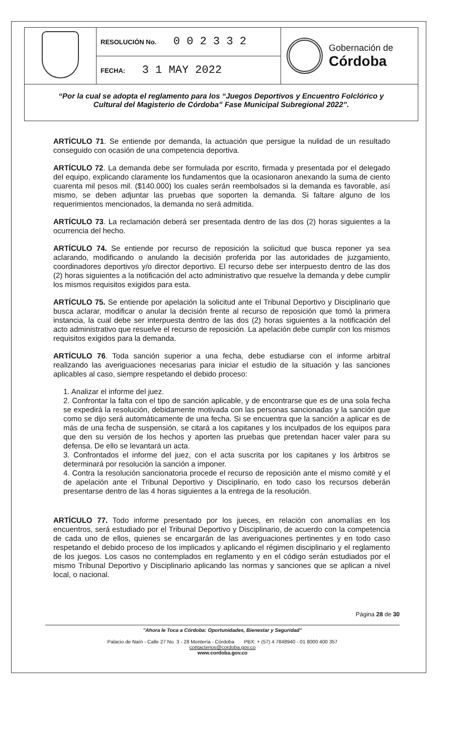| | RESOLUCIÓN No. 0 0 2 3 3 2 | Gobernación de Córdoba |
| | FECHA: 3 1 MAY 2022 | |
“Por la cual se adopta el reglamento para los “Juegos Deportivos y Encuentro Folclórico y Cultural del Magisterio de Córdoba” Fase Municipal Subregional 2022”.
ARTÍCULO 71. Se entiende por demanda, la actuación que persigue la nulidad de un resultado conseguido con ocasión de una competencia deportiva.
ARTÍCULO 72. La demanda debe ser formulada por escrito, firmada y presentada por el delegado del equipo, explicando claramente los fundamentos que la ocasionaron anexando la suma de ciento cuarenta mil pesos mil. ($140.000) los cuales serán reembolsados si la demanda es favorable, así mismo, se deben adjuntar las pruebas que soporten la demanda. Si faltare alguno de los requerimientos mencionados, la demanda no será admitida.
ARTÍCULO 73. La reclamación deberá ser presentada dentro de las dos (2) horas siguientes a la ocurrencia del hecho.
ARTÍCULO 74. Se entiende por recurso de reposición la solicitud que busca reponer ya sea aclarando, modificando o anulando la decisión proferida por las autoridades de juzgamiento, coordinadores deportivos y/o director deportivo. El recurso debe ser interpuesto dentro de las dos (2) horas siguientes a la notificación del acto administrativo que resuelve la demanda y debe cumplir los mismos requisitos exigidos para esta.
ARTÍCULO 75. Se entiende por apelación la solicitud ante el Tribunal Deportivo y Disciplinario que busca aclarar, modificar o anular la decisión frente al recurso de reposición que tomó la primera instancia, la cual debe ser interpuesta dentro de las dos (2) horas siguientes a la notificación del acto administrativo que resuelve el recurso de reposición. La apelación debe cumplir con los mismos requisitos exigidos para la demanda.
ARTÍCULO 76. Toda sanción superior a una fecha, debe estudiarse con el informe arbitral realizando las averiguaciones necesarias para iniciar el estudio de la situación y las sanciones aplicables al caso, siempre respetando el debido proceso:
1. Analizar el informe del juez.
2. Confrontar la falta con el tipo de sanción aplicable, y de encontrarse que es de una sola fecha se expedirá la resolución, debidamente motivada con las personas sancionadas y la sanción que como se dijo será automáticamente de una fecha. Si se encuentra que la sanción a aplicar es de más de una fecha de suspensión, se citará a los capitanes y los inculpados de los equipos para que den su versión de los hechos y aporten las pruebas que pretendan hacer valer para su defensa. De ello se levantará un acta.
3. Confrontados el informe del juez, con el acta suscrita por los capitanes y los árbitros se determinará por resolución la sanción a imponer.
4. Contra la resolución sancionatoria procede el recurso de reposición ante el mismo comité y el de apelación ante el Tribunal Deportivo y Disciplinario, en todo caso los recursos deberán presentarse dentro de las 4 horas siguientes a la entrega de la resolución.
ARTÍCULO 77. Todo informe presentado por los jueces, en relación con anomalías en los encuentros, será estudiado por el Tribunal Deportivo y Disciplinario, de acuerdo con la competencia de cada uno de ellos, quienes se encargarán de las averiguaciones pertinentes y en todo caso respetando el debido proceso de los implicados y aplicando el régimen disciplinario y el reglamento de los juegos. Los casos no contemplados en reglamento y en el código serán estudiados por el mismo Tribunal Deportivo y Disciplinario aplicando las normas y sanciones que se aplican a nivel local, o nacional.
Página 28 de 30
"Ahora le Toca a Córdoba: Oportunidades, Bienestar y Seguridad"
Palacio de Naín - Calle 27 No. 3 - 28 Montería - Córdoba PBX: + (57) 4 7848940 - 01 8000 400 357
contactenos@cordoba.gov.co
www.cordoba.gov.co